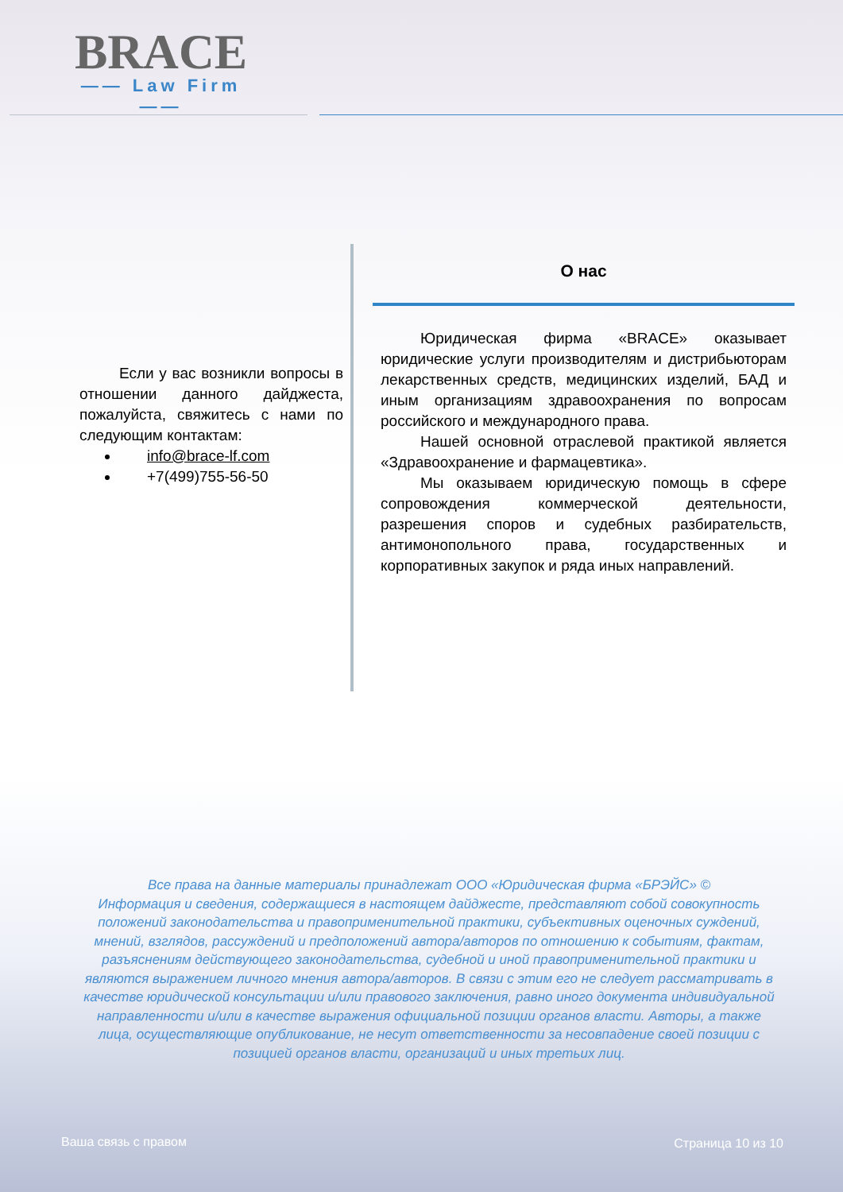BRACE
—— Law Firm ——
Если у вас возникли вопросы в отношении данного дайджеста, пожалуйста, свяжитесь с нами по следующим контактам:
info@brace-lf.com
+7(499)755-56-50
О нас
Юридическая фирма «BRACE» оказывает юридические услуги производителям и дистрибьюторам лекарственных средств, медицинских изделий, БАД и иным организациям здравоохранения по вопросам российского и международного права.
Нашей основной отраслевой практикой является «Здравоохранение и фармацевтика».
Мы оказываем юридическую помощь в сфере сопровождения коммерческой деятельности, разрешения споров и судебных разбирательств, антимонопольного права, государственных и корпоративных закупок и ряда иных направлений.
Все права на данные материалы принадлежат ООО «Юридическая фирма «БРЭЙС» ©
Информация и сведения, содержащиеся в настоящем дайджесте, представляют собой совокупность положений законодательства и правоприменительной практики, субъективных оценочных суждений, мнений, взглядов, рассуждений и предположений автора/авторов по отношению к событиям, фактам, разъяснениям действующего законодательства, судебной и иной правоприменительной практики и являются выражением личного мнения автора/авторов. В связи с этим его не следует рассматривать в качестве юридической консультации и/или правового заключения, равно иного документа индивидуальной направленности и/или в качестве выражения официальной позиции органов власти. Авторы, а также лица, осуществляющие опубликование, не несут ответственности за несовпадение своей позиции с позицией органов власти, организаций и иных третьих лиц.
Ваша связь с правом Страница 10 из 10